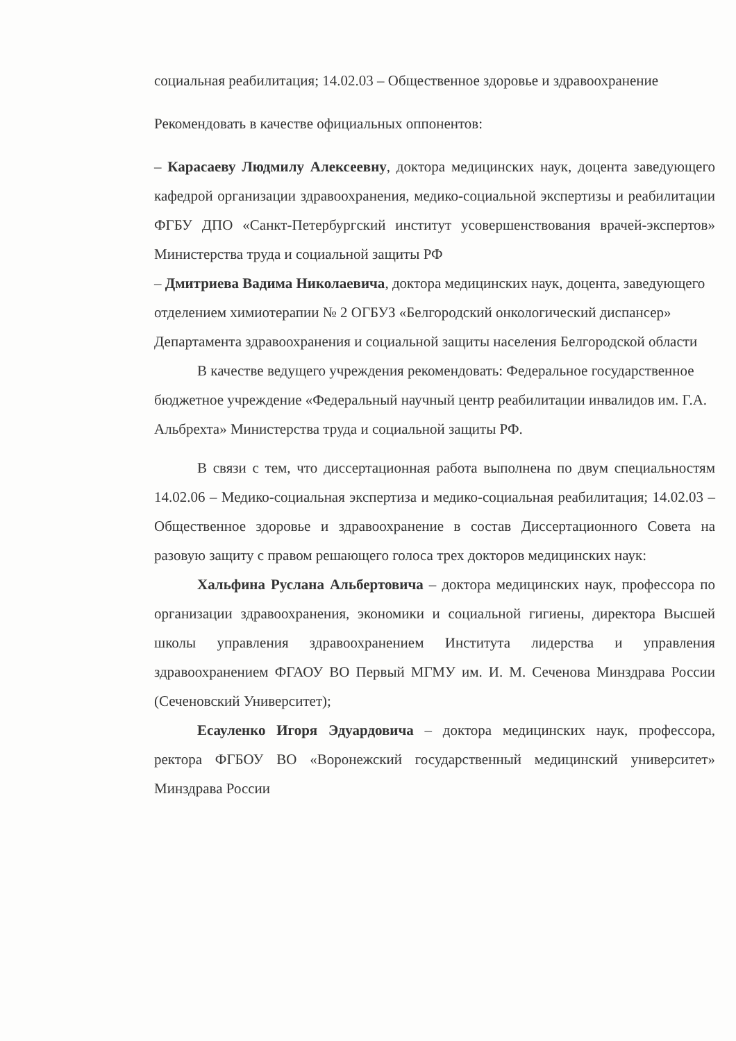социальная реабилитация; 14.02.03 – Общественное здоровье и здравоохранение
Рекомендовать в качестве официальных оппонентов:
– Карасаеву Людмилу Алексеевну, доктора медицинских наук, доцента заведующего кафедрой организации здравоохранения, медико-социальной экспертизы и реабилитации ФГБУ ДПО «Санкт-Петербургский институт усовершенствования врачей-экспертов» Министерства труда и социальной защиты РФ
– Дмитриева Вадима Николаевича, доктора медицинских наук, доцента, заведующего отделением химиотерапии № 2 ОГБУЗ «Белгородский онкологический диспансер» Департамента здравоохранения и социальной защиты населения Белгородской области
В качестве ведущего учреждения рекомендовать: Федеральное государственное бюджетное учреждение «Федеральный научный центр реабилитации инвалидов им. Г.А. Альбрехта» Министерства труда и социальной защиты РФ.
В связи с тем, что диссертационная работа выполнена по двум специальностям 14.02.06 – Медико-социальная экспертиза и медико-социальная реабилитация; 14.02.03 – Общественное здоровье и здравоохранение в состав Диссертационного Совета на разовую защиту с правом решающего голоса трех докторов медицинских наук:
Хальфина Руслана Альбертовича – доктора медицинских наук, профессора по организации здравоохранения, экономики и социальной гигиены, директора Высшей школы управления здравоохранением Института лидерства и управления здравоохранением ФГАОУ ВО Первый МГМУ им. И. М. Сеченова Минздрава России (Сеченовский Университет);
Есауленко Игоря Эдуардовича – доктора медицинских наук, профессора, ректора ФГБОУ ВО «Воронежский государственный медицинский университет» Минздрава России